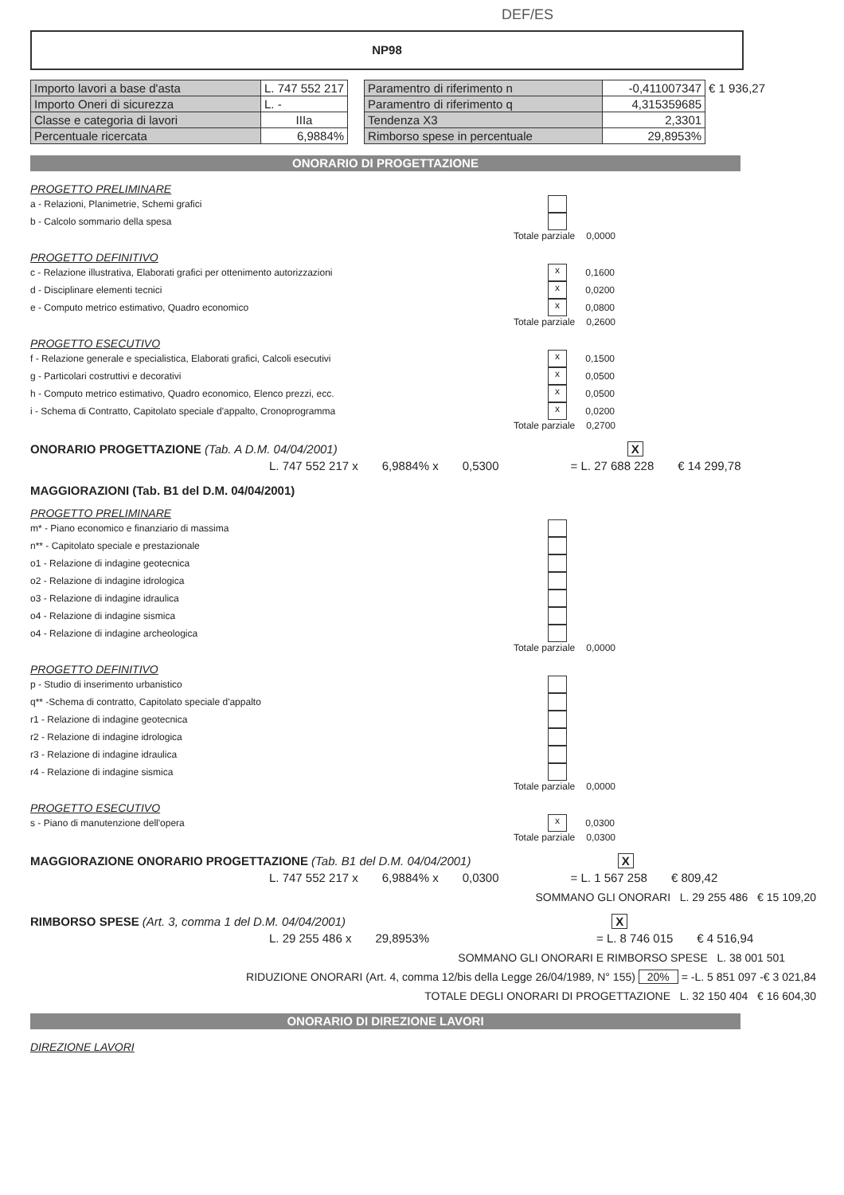DEF/ES
NP98
| Importo lavori a base d'asta | L. 747 552 217 |
| Importo Oneri di sicurezza | L. - |
| Classe e categoria di lavori | IIIa |
| Percentuale ricercata | 6,9884% |
| Paramentro di riferimento n | -0,411007347 | € 1 936,27 |
| Paramentro di riferimento q | 4,315359685 | |
| Tendenza X3 | 2,3301 | |
| Rimborso spese in percentuale | 29,8953% | |
ONORARIO DI PROGETTAZIONE
PROGETTO PRELIMINARE
a - Relazioni, Planimetrie, Schemi grafici
b - Calcolo sommario della spesa
Totale parziale 0,0000
PROGETTO DEFINITIVO
c - Relazione illustrativa, Elaborati grafici per ottenimento autorizzazioni x 0,1600
d - Disciplinare elementi tecnici x 0,0200
e - Computo metrico estimativo, Quadro economico x 0,0800
Totale parziale 0,2600
PROGETTO ESECUTIVO
f - Relazione generale e specialistica, Elaborati grafici, Calcoli esecutivi x 0,1500
g - Particolari costruttivi e decorativi x 0,0500
h - Computo metrico estimativo, Quadro economico, Elenco prezzi, ecc. x 0,0500
i - Schema di Contratto, Capitolato speciale d'appalto, Cronoprogramma x 0,0200
Totale parziale 0,2700
ONORARIO PROGETTAZIONE (Tab. A D.M. 04/04/2001) X
L. 747 552 217 x 6,9884% x 0,5300 = L. 27 688 228 € 14 299,78
MAGGIORAZIONI (Tab. B1 del D.M. 04/04/2001)
PROGETTO PRELIMINARE
m* - Piano economico e finanziario di massima
n** - Capitolato speciale e prestazionale
o1 - Relazione di indagine geotecnica
o2 - Relazione di indagine idrologica
o3 - Relazione di indagine idraulica
o4 - Relazione di indagine sismica
o4 - Relazione di indagine archeologica
Totale parziale 0,0000
PROGETTO DEFINITIVO
p - Studio di inserimento urbanistico
q** -Schema di contratto, Capitolato speciale d'appalto
r1 - Relazione di indagine geotecnica
r2 - Relazione di indagine idrologica
r3 - Relazione di indagine idraulica
r4 - Relazione di indagine sismica
Totale parziale 0,0000
PROGETTO ESECUTIVO
s - Piano di manutenzione dell'opera x 0,0300
Totale parziale 0,0300
MAGGIORAZIONE ONORARIO PROGETTAZIONE (Tab. B1 del D.M. 04/04/2001) X
L. 747 552 217 x 6,9884% x 0,0300 = L. 1 567 258 € 809,42
SOMMANO GLI ONORARI L. 29 255 486 € 15 109,20
RIMBORSO SPESE (Art. 3, comma 1 del D.M. 04/04/2001) X
L. 29 255 486 x 29,8953% = L. 8 746 015 € 4 516,94
SOMMANO GLI ONORARI E RIMBORSO SPESE L. 38 001 501
RIDUZIONE ONORARI (Art. 4, comma 12/bis della Legge 26/04/1989, N° 155) 20% = -L. 5 851 097 -€ 3 021,84
TOTALE DEGLI ONORARI DI PROGETTAZIONE L. 32 150 404 € 16 604,30
ONORARIO DI DIREZIONE LAVORI
DIREZIONE LAVORI